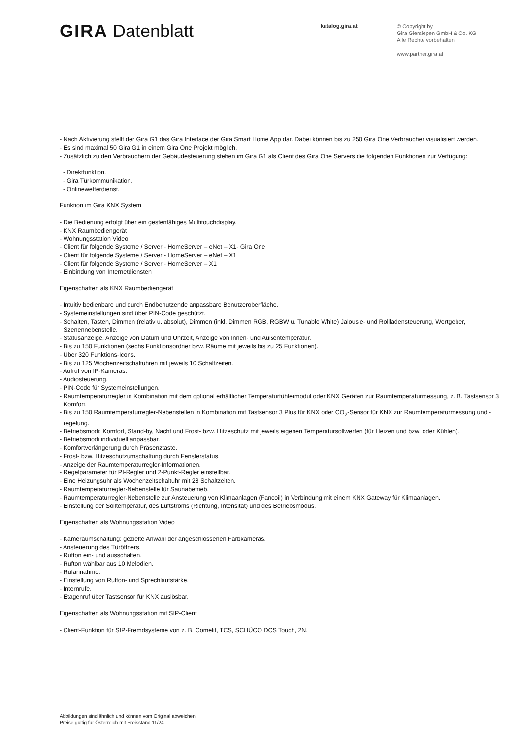GIRA Datenblatt
katalog.gira.at
© Copyright by
Gira Giersiepen GmbH & Co. KG
Alle Rechte vorbehalten
www.partner.gira.at
- Nach Aktivierung stellt der Gira G1 das Gira Interface der Gira Smart Home App dar. Dabei können bis zu 250 Gira One Verbraucher visualisiert werden.
- Es sind maximal 50 Gira G1 in einem Gira One Projekt möglich.
- Zusätzlich zu den Verbrauchern der Gebäudesteuerung stehen im Gira G1 als Client des Gira One Servers die folgenden Funktionen zur Verfügung:
- Direktfunktion.
- Gira Türkommunikation.
- Onlinewetterdienst.
Funktion im Gira KNX System
- Die Bedienung erfolgt über ein gestenfähiges Multitouchdisplay.
- KNX Raumbediengerät
- Wohnungsstation Video
- Client für folgende Systeme / Server - HomeServer – eNet – X1- Gira One
- Client für folgende Systeme / Server - HomeServer – eNet – X1
- Client für folgende Systeme / Server - HomeServer – X1
- Einbindung von Internetdiensten
Eigenschaften als KNX Raumbediengerät
- Intuitiv bedienbare und durch Endbenutzende anpassbare Benutzeroberfläche.
- Systemeinstellungen sind über PIN-Code geschützt.
- Schalten, Tasten, Dimmen (relativ u. absolut), Dimmen (inkl. Dimmen RGB, RGBW u. Tunable White) Jalousie- und Rollladensteuerung, Wertgeber, Szenennebenstelle.
- Statusanzeige, Anzeige von Datum und Uhrzeit, Anzeige von Innen- und Außentemperatur.
- Bis zu 150 Funktionen (sechs Funktionsordner bzw. Räume mit jeweils bis zu 25 Funktionen).
- Über 320 Funktions-Icons.
- Bis zu 125 Wochenzeitschaltuhren mit jeweils 10 Schaltzeiten.
- Aufruf von IP-Kameras.
- Audiosteuerung.
- PIN-Code für Systemeinstellungen.
- Raumtemperaturregler in Kombination mit dem optional erhältlicher Temperaturfühlermodul oder KNX Geräten zur Raumtemperaturmessung, z. B. Tastsensor 3 Komfort.
- Bis zu 150 Raumtemperaturregler-Nebenstellen in Kombination mit Tastsensor 3 Plus für KNX oder CO<sub>2</sub>-Sensor für KNX zur Raumtemperaturmessung und -regelung.
- Betriebsmodi: Komfort, Stand-by, Nacht und Frost- bzw. Hitzeschutz mit jeweils eigenen Temperatursollwerten (für Heizen und bzw. oder Kühlen).
- Betriebsmodi individuell anpassbar.
- Komfortverlängerung durch Präsenztaste.
- Frost- bzw. Hitzeschutzumschaltung durch Fensterstatus.
- Anzeige der Raumtemperaturregler-Informationen.
- Regelparameter für PI-Regler und 2-Punkt-Regler einstellbar.
- Eine Heizungsuhr als Wochenzeitschaltuhr mit 28 Schaltzeiten.
- Raumtemperaturregler-Nebenstelle für Saunabetrieb.
- Raumtemperaturregler-Nebenstelle zur Ansteuerung von Klimaanlagen (Fancoil) in Verbindung mit einem KNX Gateway für Klimaanlagen.
- Einstellung der Solltemperatur, des Luftstroms (Richtung, Intensität) und des Betriebsmodus.
Eigenschaften als Wohnungsstation Video
- Kameraumschaltung: gezielte Anwahl der angeschlossenen Farbkameras.
- Ansteuerung des Türöffners.
- Rufton ein- und ausschalten.
- Rufton wählbar aus 10 Melodien.
- Rufannahme.
- Einstellung von Rufton- und Sprechlautstärke.
- Internrufe.
- Etagenruf über Tastsensor für KNX auslösbar.
Eigenschaften als Wohnungsstation mit SIP-Client
- Client-Funktion für SIP-Fremdsysteme von z. B. Comelit, TCS, SCHÜCO DCS Touch, 2N.
Abbildungen sind ähnlich und können vom Original abweichen.
Preise gültig für Österreich mit Preisstand 11/24.